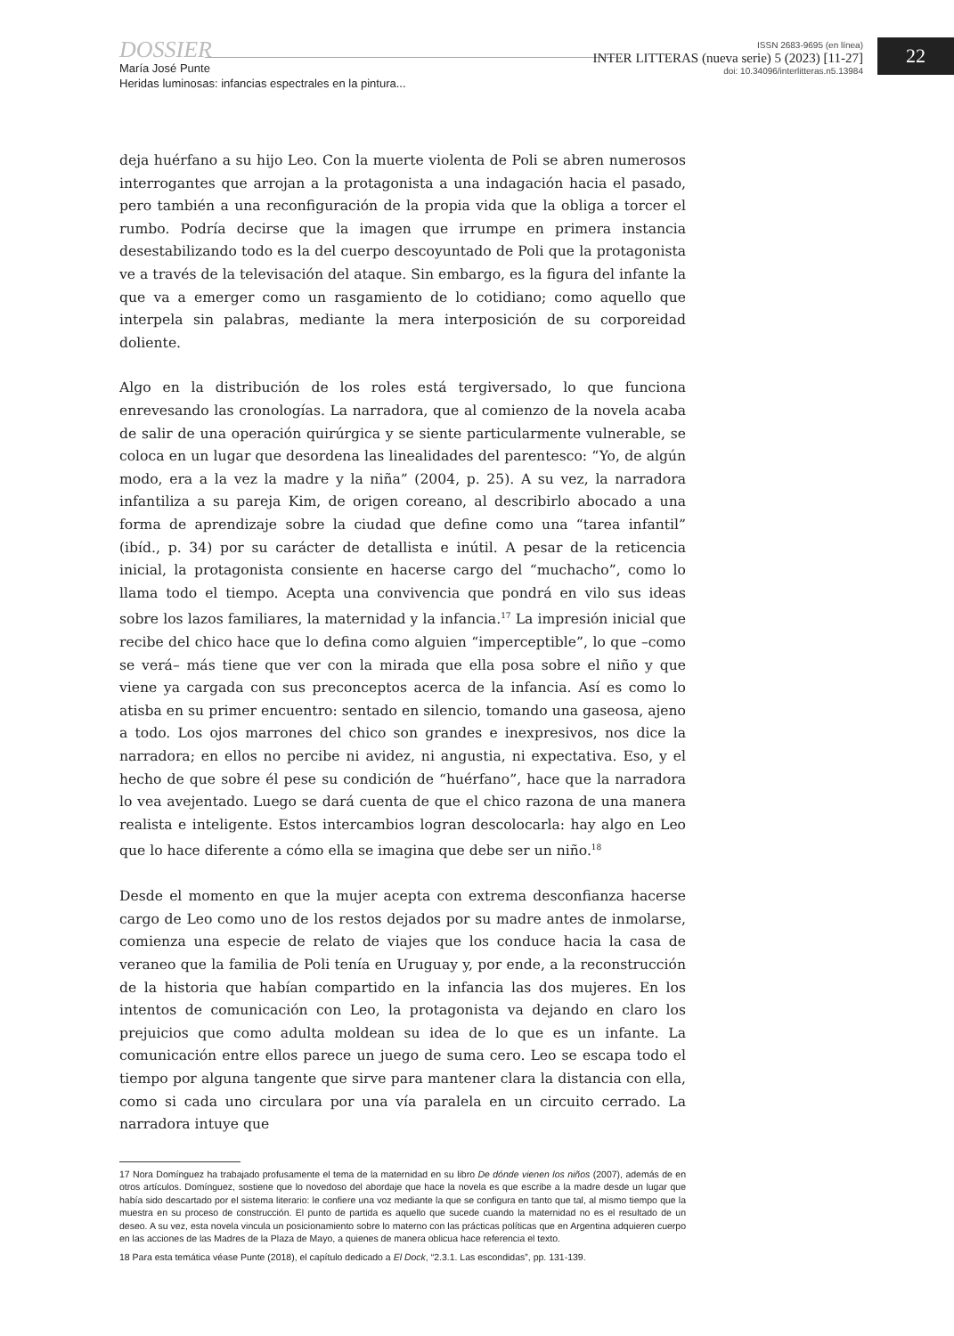DOSSIER
María José Punte
Heridas luminosas: infancias espectrales en la pintura...
ISSN 2683-9695 (en línea)
INTER LITTERAS (nueva serie) 5 (2023) [11-27]
doi: 10.34096/interlitteras.n5.13984
22
deja huérfano a su hijo Leo. Con la muerte violenta de Poli se abren numerosos interrogantes que arrojan a la protagonista a una indagación hacia el pasado, pero también a una reconfiguración de la propia vida que la obliga a torcer el rumbo. Podría decirse que la imagen que irrumpe en primera instancia desestabilizando todo es la del cuerpo descoyuntado de Poli que la protagonista ve a través de la televisación del ataque. Sin embargo, es la figura del infante la que va a emerger como un rasgamiento de lo cotidiano; como aquello que interpela sin palabras, mediante la mera interposición de su corporeidad doliente.
Algo en la distribución de los roles está tergiversado, lo que funciona enrevesando las cronologías. La narradora, que al comienzo de la novela acaba de salir de una operación quirúrgica y se siente particularmente vulnerable, se coloca en un lugar que desordena las linealidades del parentesco: “Yo, de algún modo, era a la vez la madre y la niña” (2004, p. 25). A su vez, la narradora infantiliza a su pareja Kim, de origen coreano, al describirlo abocado a una forma de aprendizaje sobre la ciudad que define como una “tarea infantil” (ibíd., p. 34) por su carácter de detallista e inútil. A pesar de la reticencia inicial, la protagonista consiente en hacerse cargo del “muchacho”, como lo llama todo el tiempo. Acepta una convivencia que pondrá en vilo sus ideas sobre los lazos familiares, la maternidad y la infancia.<sup>17</sup> La impresión inicial que recibe del chico hace que lo defina como alguien “imperceptible”, lo que –como se verá– más tiene que ver con la mirada que ella posa sobre el niño y que viene ya cargada con sus preconceptos acerca de la infancia. Así es como lo atisba en su primer encuentro: sentado en silencio, tomando una gaseosa, ajeno a todo. Los ojos marrones del chico son grandes e inexpresivos, nos dice la narradora; en ellos no percibe ni avidez, ni angustia, ni expectativa. Eso, y el hecho de que sobre él pese su condición de “huérfano”, hace que la narradora lo vea avejentado. Luego se dará cuenta de que el chico razona de una manera realista e inteligente. Estos intercambios logran descolocarla: hay algo en Leo que lo hace diferente a cómo ella se imagina que debe ser un niño.<sup>18</sup>
Desde el momento en que la mujer acepta con extrema desconfianza hacerse cargo de Leo como uno de los restos dejados por su madre antes de inmolarse, comienza una especie de relato de viajes que los conduce hacia la casa de veraneo que la familia de Poli tenía en Uruguay y, por ende, a la reconstrucción de la historia que habían compartido en la infancia las dos mujeres. En los intentos de comunicación con Leo, la protagonista va dejando en claro los prejuicios que como adulta moldean su idea de lo que es un infante. La comunicación entre ellos parece un juego de suma cero. Leo se escapa todo el tiempo por alguna tangente que sirve para mantener clara la distancia con ella, como si cada uno circulara por una vía paralela en un circuito cerrado. La narradora intuye que
17 Nora Domínguez ha trabajado profusamente el tema de la maternidad en su libro De dónde vienen los niños (2007), además de en otros artículos. Domínguez, sostiene que lo novedoso del abordaje que hace la novela es que escribe a la madre desde un lugar que había sido descartado por el sistema literario: le confiere una voz mediante la que se configura en tanto que tal, al mismo tiempo que la muestra en su proceso de construcción. El punto de partida es aquello que sucede cuando la maternidad no es el resultado de un deseo. A su vez, esta novela vincula un posicionamiento sobre lo materno con las prácticas políticas que en Argentina adquieren cuerpo en las acciones de las Madres de la Plaza de Mayo, a quienes de manera oblicua hace referencia el texto.
18 Para esta temática véase Punte (2018), el capítulo dedicado a El Dock, “2.3.1. Las escondidas”, pp. 131-139.